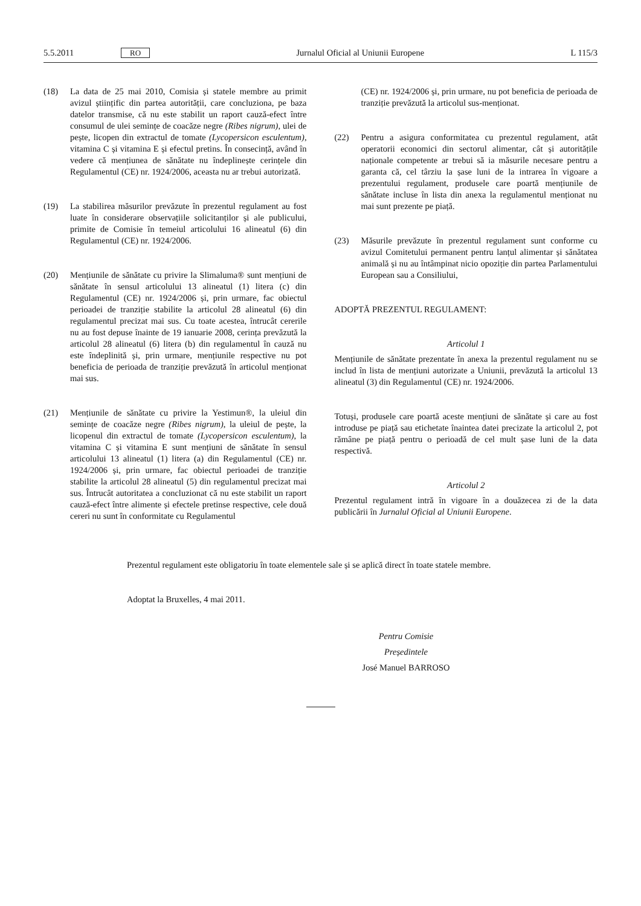5.5.2011 RO Jurnalul Oficial al Uniunii Europene L 115/3
(18) La data de 25 mai 2010, Comisia și statele membre au primit avizul științific din partea autorității, care concluziona, pe baza datelor transmise, că nu este stabilit un raport cauză-efect între consumul de ulei semințe de coacăze negre (Ribes nigrum), ulei de pește, licopen din extractul de tomate (Lycopersicon esculentum), vitamina C și vitamina E și efectul pretins. În consecință, având în vedere că mențiunea de sănătate nu îndeplinește cerințele din Regulamentul (CE) nr. 1924/2006, aceasta nu ar trebui autorizată.
(19) La stabilirea măsurilor prevăzute în prezentul regulament au fost luate în considerare observațiile solicitanților și ale publicului, primite de Comisie în temeiul articolului 16 alineatul (6) din Regulamentul (CE) nr. 1924/2006.
(20) Mențiunile de sănătate cu privire la Slimaluma® sunt mențiuni de sănătate în sensul articolului 13 alineatul (1) litera (c) din Regulamentul (CE) nr. 1924/2006 și, prin urmare, fac obiectul perioadei de tranziție stabilite la articolul 28 alineatul (6) din regulamentul precizat mai sus. Cu toate acestea, întrucât cererile nu au fost depuse înainte de 19 ianuarie 2008, cerința prevăzută la articolul 28 alineatul (6) litera (b) din regulamentul în cauză nu este îndeplinită și, prin urmare, mențiunile respective nu pot beneficia de perioada de tranziție prevăzută în articolul menționat mai sus.
(21) Mențiunile de sănătate cu privire la Yestimun®, la uleiul din semințe de coacăze negre (Ribes nigrum), la uleiul de pește, la licopenul din extractul de tomate (Lycopersicon esculentum), la vitamina C și vitamina E sunt mențiuni de sănătate în sensul articolului 13 alineatul (1) litera (a) din Regulamentul (CE) nr. 1924/2006 și, prin urmare, fac obiectul perioadei de tranziție stabilite la articolul 28 alineatul (5) din regulamentul precizat mai sus. Întrucât autoritatea a concluzionat că nu este stabilit un raport cauză-efect între alimente și efectele pretinse respective, cele două cereri nu sunt în conformitate cu Regulamentul
(CE) nr. 1924/2006 și, prin urmare, nu pot beneficia de perioada de tranziție prevăzută la articolul sus-menționat.
(22) Pentru a asigura conformitatea cu prezentul regulament, atât operatorii economici din sectorul alimentar, cât și autoritățile naționale competente ar trebui să ia măsurile necesare pentru a garanta că, cel târziu la șase luni de la intrarea în vigoare a prezentului regulament, produsele care poartă mențiunile de sănătate incluse în lista din anexa la regulamentul menționat nu mai sunt prezente pe piață.
(23) Măsurile prevăzute în prezentul regulament sunt conforme cu avizul Comitetului permanent pentru lanțul alimentar și sănătatea animală și nu au întâmpinat nicio opoziție din partea Parlamentului European sau a Consiliului,
ADOPTĂ PREZENTUL REGULAMENT:
Articolul 1
Mențiunile de sănătate prezentate în anexa la prezentul regulament nu se includ în lista de mențiuni autorizate a Uniunii, prevăzută la articolul 13 alineatul (3) din Regulamentul (CE) nr. 1924/2006.
Totuși, produsele care poartă aceste mențiuni de sănătate și care au fost introduse pe piață sau etichetate înaintea datei precizate la articolul 2, pot rămâne pe piață pentru o perioadă de cel mult șase luni de la data respectivă.
Articolul 2
Prezentul regulament intră în vigoare în a douăzecea zi de la data publicării în Jurnalul Oficial al Uniunii Europene.
Prezentul regulament este obligatoriu în toate elementele sale și se aplică direct în toate statele membre.
Adoptat la Bruxelles, 4 mai 2011.
Pentru Comisie
Președintele
José Manuel BARROSO